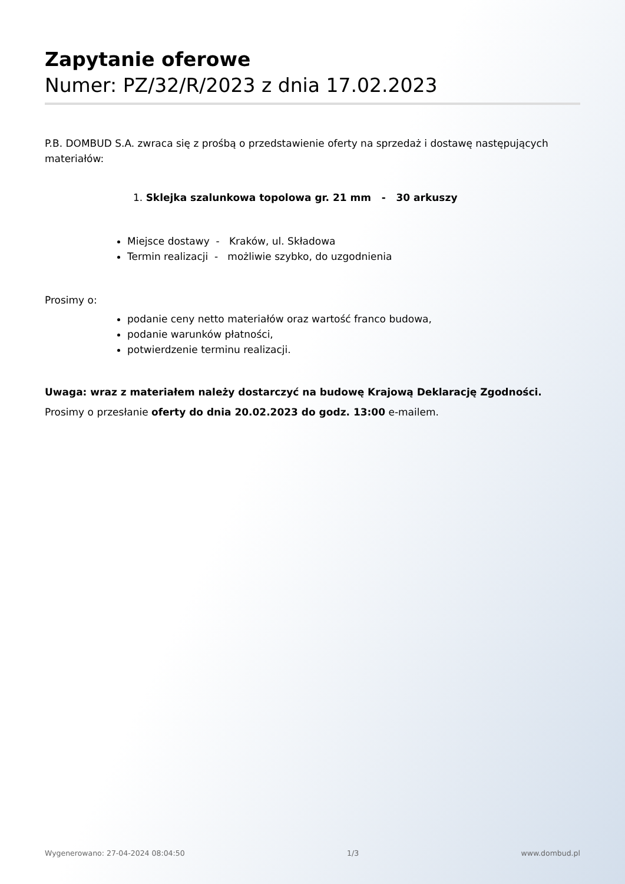Zapytanie oferowe
Numer: PZ/32/R/2023 z dnia 17.02.2023
P.B. DOMBUD S.A. zwraca się z prośbą o przedstawienie oferty na sprzedaż i dostawę następujących materiałów:
1. Sklejka szalunkowa topolowa gr. 21 mm - 30 arkuszy
Miejsce dostawy - Kraków, ul. Składowa
Termin realizacji - możliwie szybko, do uzgodnienia
Prosimy o:
podanie ceny netto materiałów oraz wartość franco budowa,
podanie warunków płatności,
potwierdzenie terminu realizacji.
Uwaga: wraz z materiałem należy dostarczyć na budowę Krajową Deklarację Zgodności.
Prosimy o przesłanie oferty do dnia 20.02.2023 do godz. 13:00 e-mailem.
Wygenerowano: 27-04-2024 08:04:50 1/3 www.dombud.pl